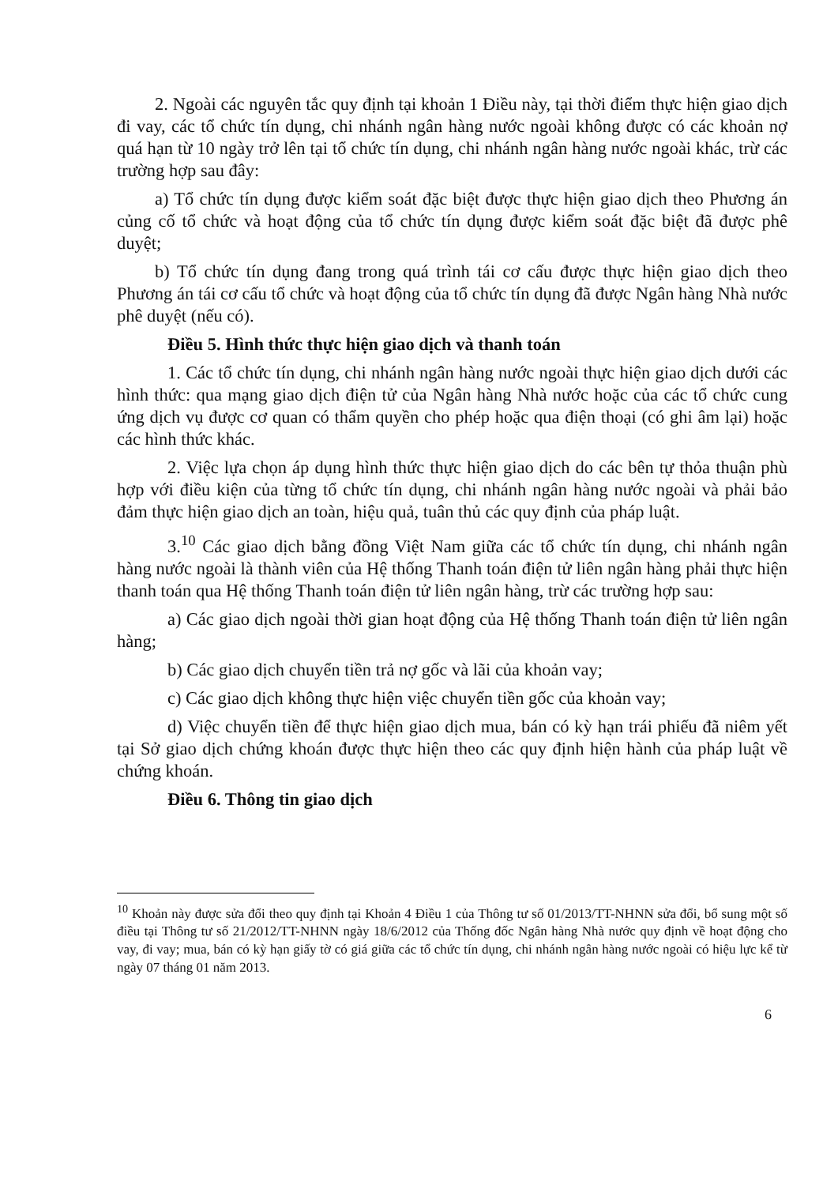2. Ngoài các nguyên tắc quy định tại khoản 1 Điều này, tại thời điểm thực hiện giao dịch đi vay, các tổ chức tín dụng, chi nhánh ngân hàng nước ngoài không được có các khoản nợ quá hạn từ 10 ngày trở lên tại tổ chức tín dụng, chi nhánh ngân hàng nước ngoài khác, trừ các trường hợp sau đây:
a) Tổ chức tín dụng được kiểm soát đặc biệt được thực hiện giao dịch theo Phương án củng cố tổ chức và hoạt động của tổ chức tín dụng được kiểm soát đặc biệt đã được phê duyệt;
b) Tổ chức tín dụng đang trong quá trình tái cơ cấu được thực hiện giao dịch theo Phương án tái cơ cấu tổ chức và hoạt động của tổ chức tín dụng đã được Ngân hàng Nhà nước phê duyệt (nếu có).
Điều 5. Hình thức thực hiện giao dịch và thanh toán
1. Các tổ chức tín dụng, chi nhánh ngân hàng nước ngoài thực hiện giao dịch dưới các hình thức: qua mạng giao dịch điện tử của Ngân hàng Nhà nước hoặc của các tổ chức cung ứng dịch vụ được cơ quan có thẩm quyền cho phép hoặc qua điện thoại (có ghi âm lại) hoặc các hình thức khác.
2. Việc lựa chọn áp dụng hình thức thực hiện giao dịch do các bên tự thỏa thuận phù hợp với điều kiện của từng tổ chức tín dụng, chi nhánh ngân hàng nước ngoài và phải bảo đảm thực hiện giao dịch an toàn, hiệu quả, tuân thủ các quy định của pháp luật.
3.<sup>10</sup> Các giao dịch bằng đồng Việt Nam giữa các tổ chức tín dụng, chi nhánh ngân hàng nước ngoài là thành viên của Hệ thống Thanh toán điện tử liên ngân hàng phải thực hiện thanh toán qua Hệ thống Thanh toán điện tử liên ngân hàng, trừ các trường hợp sau:
a) Các giao dịch ngoài thời gian hoạt động của Hệ thống Thanh toán điện tử liên ngân hàng;
b) Các giao dịch chuyển tiền trả nợ gốc và lãi của khoản vay;
c) Các giao dịch không thực hiện việc chuyển tiền gốc của khoản vay;
d) Việc chuyển tiền để thực hiện giao dịch mua, bán có kỳ hạn trái phiếu đã niêm yết tại Sở giao dịch chứng khoán được thực hiện theo các quy định hiện hành của pháp luật về chứng khoán.
Điều 6. Thông tin giao dịch
<sup>10</sup> Khoản này được sửa đổi theo quy định tại Khoản 4 Điều 1 của Thông tư số 01/2013/TT-NHNN sửa đổi, bổ sung một số điều tại Thông tư số 21/2012/TT-NHNN ngày 18/6/2012 của Thống đốc Ngân hàng Nhà nước quy định về hoạt động cho vay, đi vay; mua, bán có kỳ hạn giấy tờ có giá giữa các tổ chức tín dụng, chi nhánh ngân hàng nước ngoài có hiệu lực kể từ ngày 07 tháng 01 năm 2013.
6